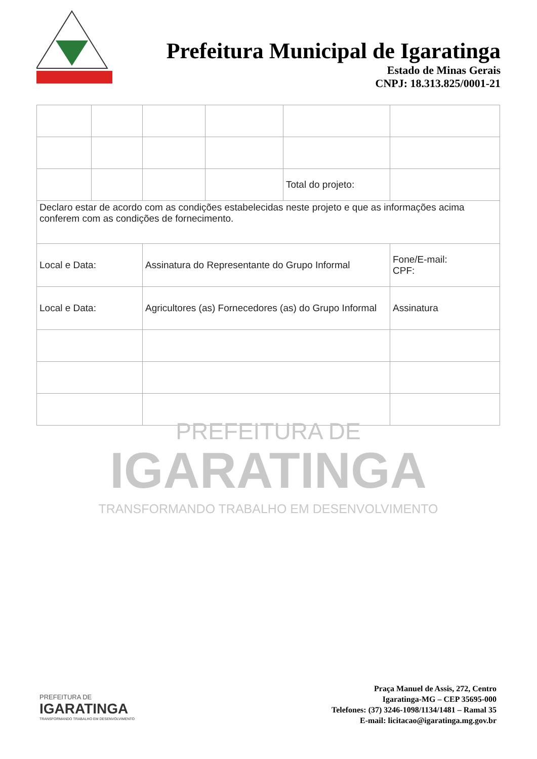Prefeitura Municipal de Igaratinga
Estado de Minas Gerais
CNPJ: 18.313.825/0001-21
| | | | | Total do projeto: | |
| Declaro estar de acordo com as condições estabelecidas neste projeto e que as informações acima conferem com as condições de fornecimento. | | | | | |
| Local e Data: | | Assinatura do Representante do Grupo Informal | | | Fone/E-mail: CPF: |
| Local e Data: | | Agricultores (as) Fornecedores (as) do Grupo Informal | | | Assinatura |
PREFEITURA DE
IGARATINGA
TRANSFORMANDO TRABALHO EM DESENVOLVIMENTO
PREFEITURA DE
IGARATINGA
TRANSFORMANDO TRABALHO EM DESENVOLVIMENTO
Praça Manuel de Assis, 272, Centro
Igaratinga-MG – CEP 35695-000
Telefones: (37) 3246-1098/1134/1481 – Ramal 35
E-mail: licitacao@igaratinga.mg.gov.br